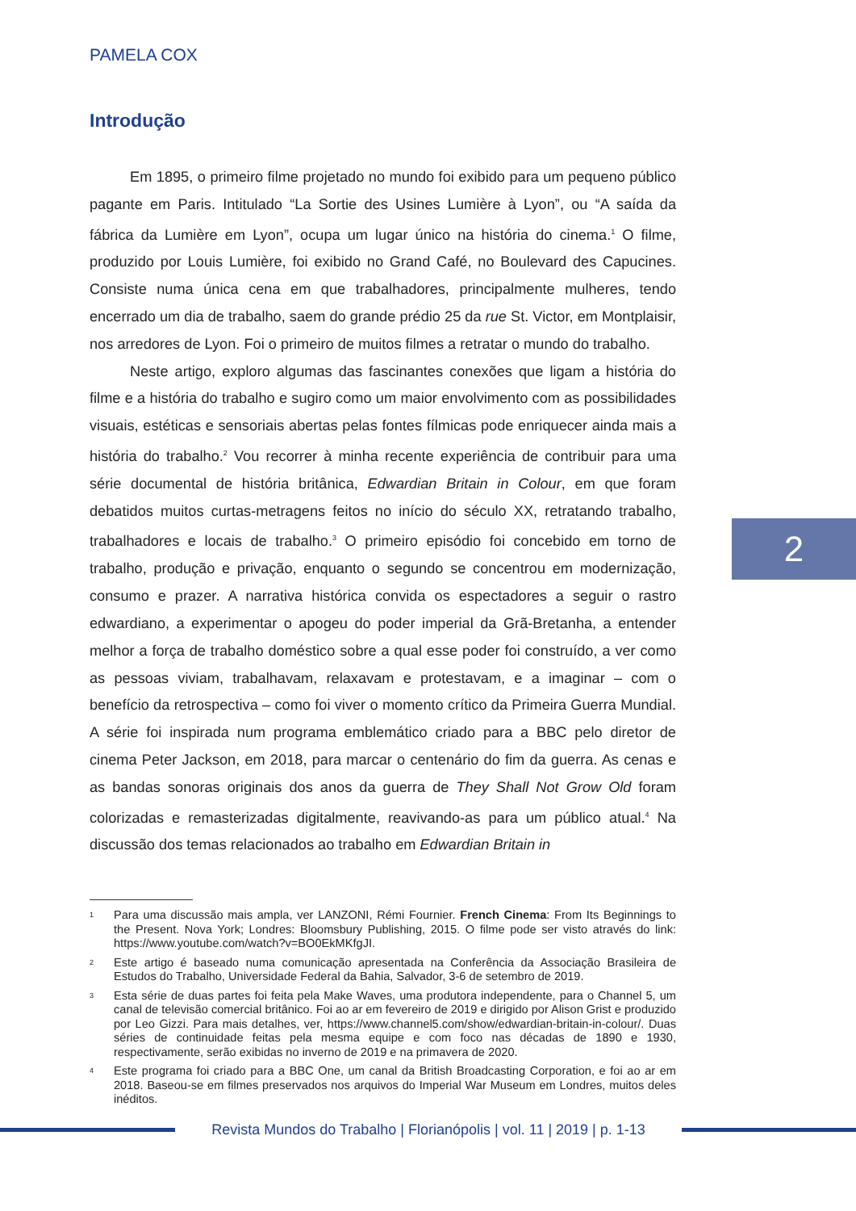PAMELA COX
Introdução
Em 1895, o primeiro filme projetado no mundo foi exibido para um pequeno público pagante em Paris. Intitulado “La Sortie des Usines Lumière à Lyon”, ou “A saída da fábrica da Lumière em Lyon”, ocupa um lugar único na história do cinema.<sup>1</sup> O filme, produzido por Louis Lumière, foi exibido no Grand Café, no Boulevard des Capucines. Consiste numa única cena em que trabalhadores, principalmente mulheres, tendo encerrado um dia de trabalho, saem do grande prédio 25 da rue St. Victor, em Montplaisir, nos arredores de Lyon. Foi o primeiro de muitos filmes a retratar o mundo do trabalho.
Neste artigo, exploro algumas das fascinantes conexões que ligam a história do filme e a história do trabalho e sugiro como um maior envolvimento com as possibilidades visuais, estéticas e sensoriais abertas pelas fontes fílmicas pode enriquecer ainda mais a história do trabalho.<sup>2</sup> Vou recorrer à minha recente experiência de contribuir para uma série documental de história britânica, Edwardian Britain in Colour, em que foram debatidos muitos curtas-metragens feitos no início do século XX, retratando trabalho, trabalhadores e locais de trabalho.<sup>3</sup> O primeiro episódio foi concebido em torno de trabalho, produção e privação, enquanto o segundo se concentrou em modernização, consumo e prazer. A narrativa histórica convida os espectadores a seguir o rastro edwardiano, a experimentar o apogeu do poder imperial da Grã-Bretanha, a entender melhor a força de trabalho doméstico sobre a qual esse poder foi construído, a ver como as pessoas viviam, trabalhavam, relaxavam e protestavam, e a imaginar – com o benefício da retrospectiva – como foi viver o momento crítico da Primeira Guerra Mundial. A série foi inspirada num programa emblemático criado para a BBC pelo diretor de cinema Peter Jackson, em 2018, para marcar o centenário do fim da guerra. As cenas e as bandas sonoras originais dos anos da guerra de They Shall Not Grow Old foram colorizadas e remasterizadas digitalmente, reavivando-as para um público atual.<sup>4</sup> Na discussão dos temas relacionados ao trabalho em Edwardian Britain in
1
Para uma discussão mais ampla, ver LANZONI, Rémi Fournier. French Cinema: From Its Beginnings to the Present. Nova York; Londres: Bloomsbury Publishing, 2015. O filme pode ser visto através do link: https://www.youtube.com/watch?v=BO0EkMKfgJI.
2
Este artigo é baseado numa comunicação apresentada na Conferência da Associação Brasileira de Estudos do Trabalho, Universidade Federal da Bahia, Salvador, 3-6 de setembro de 2019.
3
Esta série de duas partes foi feita pela Make Waves, uma produtora independente, para o Channel 5, um canal de televisão comercial britânico. Foi ao ar em fevereiro de 2019 e dirigido por Alison Grist e produzido por Leo Gizzi. Para mais detalhes, ver, https://www.channel5.com/show/edwardian-britain-in-colour/. Duas séries de continuidade feitas pela mesma equipe e com foco nas décadas de 1890 e 1930, respectivamente, serão exibidas no inverno de 2019 e na primavera de 2020.
4
Este programa foi criado para a BBC One, um canal da British Broadcasting Corporation, e foi ao ar em 2018. Baseou-se em filmes preservados nos arquivos do Imperial War Museum em Londres, muitos deles inéditos.
2
Revista Mundos do Trabalho | Florianópolis | vol. 11 | 2019 | p. 1-13